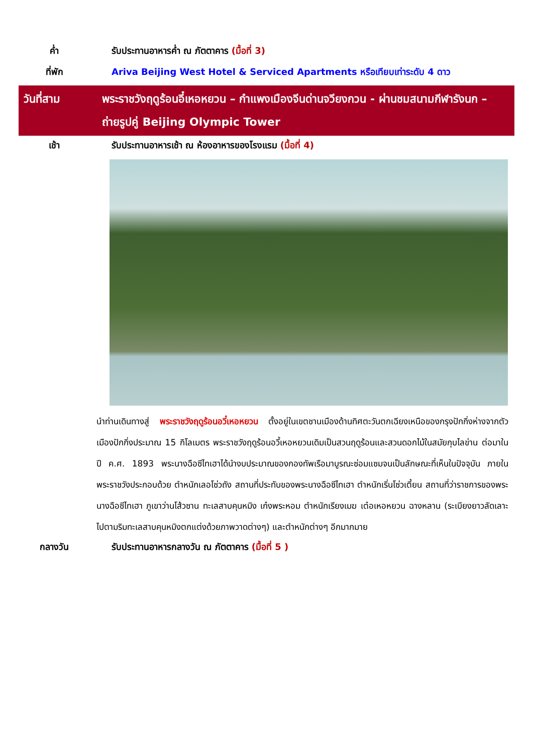ค่ำ รับประทานอาหารค่ำ ณ ภัตตาคาร (มื้อที่ 3)
ที่พัก Ariva Beijing West Hotel & Serviced Apartments หรือเทียบเท่าระดับ 4 ดาว
วันที่สาม พระราชวังฤดูร้อนอี๋เหอหยวน – กำแพงเมืองจีนด่านจวียงกวน - ผ่านชมสนามกีฬารังนก – ถ่ายรูปคู่ Beijing Olympic Tower
เช้า รับประทานอาหารเช้า ณ ห้องอาหารของโรงแรม (มื้อที่ 4)
นำท่านเดินทางสู่ พระราชวังฤดูร้อนอวี๋เหอหยวน ตั้งอยู่ในเขตชานเมืองด้านทิศตะวันตกเฉียงเหนือของกรุงปักกิ่งห่างจากตัวเมืองปักกิ่งประมาณ 15 กิโลเมตร พระราชวังฤดูร้อนอวี้เหอหยวนเดิมเป็นสวนฤดูร้อนและสวนดอกไม้ในสมัยกุบไลข่าน ต่อมาในปี ค.ศ. 1893 พระนางฉือซีไทเฮาได้นำงบประมาณของกองทัพเรือมาบูรณะซ่อมแซมจนเป็นลักษณะที่เห็นในปัจจุบัน ภายในพระราชวังประกอบด้วย ตำหนักเลอโซ่วถัง สถานที่ประทับของพระนางฉือซีไทเฮา ตำหนักเริ่นโซ่วเตี้ยน สถานที่ว่าราชการของพระนางฉือซีไทเฮา ภูเขาว่านโส้วซาน ทะเลสาบคุนหมิง เก๋งพระหอม ตำหนักเรียงเมฆ เต๋อเหอหยวน ฉางหลาน (ระเบียงยาวลัดเลาะไปตามริมทะเลสาบคุนหมิงตกแต่งด้วยภาพวาดต่างๆ) และตำหนักต่างๆ อีกมากมาย
กลางวัน รับประทานอาหารกลางวัน ณ ภัตตาคาร (มื้อที่ 5 )